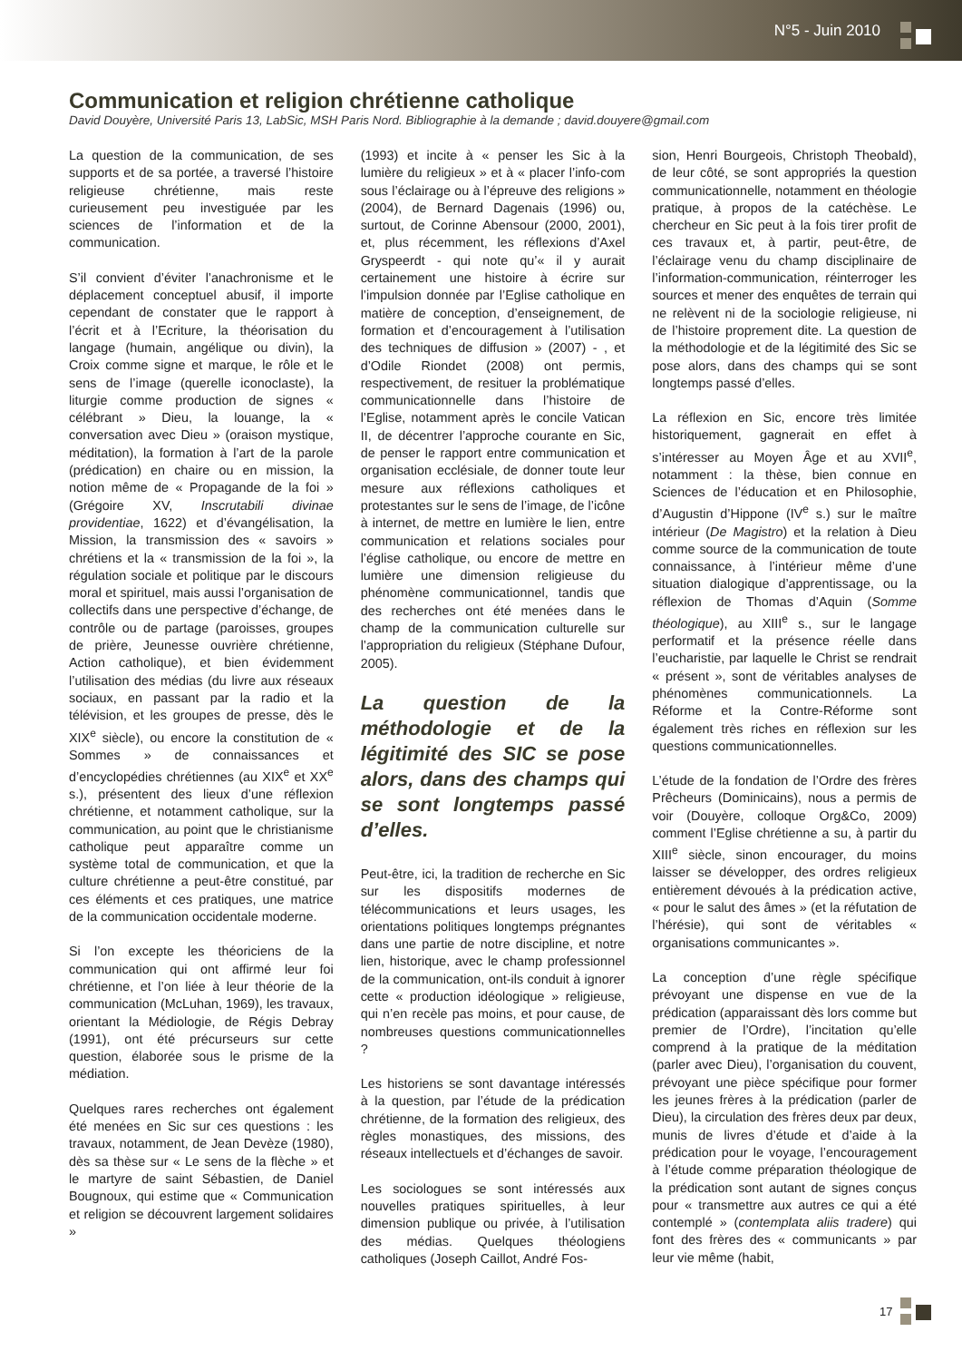N°5 - Juin 2010
Communication et religion chrétienne catholique
David Douyère, Université Paris 13, LabSic, MSH Paris Nord. Bibliographie à la demande ; david.douyere@gmail.com
La question de la communication, de ses supports et de sa portée, a traversé l’histoire religieuse chrétienne, mais reste curieusement peu investiguée par les sciences de l’information et de la communication.
S’il convient d’éviter l’anachronisme et le déplacement conceptuel abusif, il importe cependant de constater que le rapport à l’écrit et à l’Ecriture, la théorisation du langage (humain, angélique ou divin), la Croix comme signe et marque, le rôle et le sens de l’image (querelle iconoclaste), la liturgie comme production de signes « célébrant » Dieu, la louange, la « conversation avec Dieu » (oraison mystique, méditation), la formation à l’art de la parole (prédication) en chaire ou en mission, la notion même de « Propagande de la foi » (Grégoire XV, Inscrutabili divinae providentiae, 1622) et d’évangélisation, la Mission, la transmission des « savoirs » chrétiens et la « transmission de la foi », la régulation sociale et politique par le discours moral et spirituel, mais aussi l’organisation de collectifs dans une perspective d’échange, de contrôle ou de partage (paroisses, groupes de prière, Jeunesse ouvrière chrétienne, Action catholique), et bien évidemment l’utilisation des médias (du livre aux réseaux sociaux, en passant par la radio et la télévision, et les groupes de presse, dès le XIX<sup>e</sup> siècle), ou encore la constitution de « Sommes » de connaissances et d’encyclopédies chrétiennes (au XIX<sup>e</sup> et XX<sup>e</sup> s.), présentent des lieux d’une réflexion chrétienne, et notamment catholique, sur la communication, au point que le christianisme catholique peut apparaître comme un système total de communication, et que la culture chrétienne a peut-être constitué, par ces éléments et ces pratiques, une matrice de la communication occidentale moderne.
Si l’on excepte les théoriciens de la communication qui ont affirmé leur foi chrétienne, et l’on liée à leur théorie de la communication (McLuhan, 1969), les travaux, orientant la Médiologie, de Régis Debray (1991), ont été précurseurs sur cette question, élaborée sous le prisme de la médiation.
Quelques rares recherches ont également été menées en Sic sur ces questions : les travaux, notamment, de Jean Devèze (1980), dès sa thèse sur « Le sens de la flèche » et le martyre de saint Sébastien, de Daniel Bougnoux, qui estime que « Communication et religion se découvrent largement solidaires »
(1993) et incite à « penser les Sic à la lumière du religieux » et à « placer l’info-com sous l’éclairage ou à l’épreuve des religions » (2004), de Bernard Dagenais (1996) ou, surtout, de Corinne Abensour (2000, 2001), et, plus récemment, les réflexions d’Axel Gryspeerdt - qui note qu’« il y aurait certainement une histoire à écrire sur l’impulsion donnée par l’Eglise catholique en matière de conception, d’enseignement, de formation et d’encouragement à l’utilisation des techniques de diffusion » (2007) - , et d’Odile Riondet (2008) ont permis, respectivement, de resituer la problématique communicationnelle dans l’histoire de l’Eglise, notamment après le concile Vatican II, de décentrer l’approche courante en Sic, de penser le rapport entre communication et organisation ecclésiale, de donner toute leur mesure aux réflexions catholiques et protestantes sur le sens de l’image, de l’icône à internet, de mettre en lumière le lien, entre communication et relations sociales pour l’église catholique, ou encore de mettre en lumière une dimension religieuse du phénomène communicationnel, tandis que des recherches ont été menées dans le champ de la communication culturelle sur l’appropriation du religieux (Stéphane Dufour, 2005).
La question de la méthodologie et de la légitimité des SIC se pose alors, dans des champs qui se sont longtemps passé d’elles.
Peut-être, ici, la tradition de recherche en Sic sur les dispositifs modernes de télécommunications et leurs usages, les orientations politiques longtemps prégnantes dans une partie de notre discipline, et notre lien, historique, avec le champ professionnel de la communication, ont-ils conduit à ignorer cette « production idéologique » religieuse, qui n’en recèle pas moins, et pour cause, de nombreuses questions communicationnelles ?
Les historiens se sont davantage intéressés à la question, par l’étude de la prédication chrétienne, de la formation des religieux, des règles monastiques, des missions, des réseaux intellectuels et d’échanges de savoir.
Les sociologues se sont intéressés aux nouvelles pratiques spirituelles, à leur dimension publique ou privée, à l’utilisation des médias. Quelques théologiens catholiques (Joseph Caillot, André Fos-
sion, Henri Bourgeois, Christoph Theobald), de leur côté, se sont appropriés la question communicationnelle, notamment en théologie pratique, à propos de la catéchèse. Le chercheur en Sic peut à la fois tirer profit de ces travaux et, à partir, peut-être, de l’éclairage venu du champ disciplinaire de l’information-communication, réinterroger les sources et mener des enquêtes de terrain qui ne relèvent ni de la sociologie religieuse, ni de l’histoire proprement dite. La question de la méthodologie et de la légitimité des Sic se pose alors, dans des champs qui se sont longtemps passé d’elles.
La réflexion en Sic, encore très limitée historiquement, gagnerait en effet à s’intéresser au Moyen Âge et au XVII<sup>e</sup>, notamment : la thèse, bien connue en Sciences de l’éducation et en Philosophie, d’Augustin d’Hippone (IV<sup>e</sup> s.) sur le maître intérieur (De Magistro) et la relation à Dieu comme source de la communication de toute connaissance, à l’intérieur même d’une situation dialogique d’apprentissage, ou la réflexion de Thomas d’Aquin (Somme théologique), au XIII<sup>e</sup> s., sur le langage performatif et la présence réelle dans l’eucharistie, par laquelle le Christ se rendrait « présent », sont de véritables analyses de phénomènes communicationnels. La Réforme et la Contre-Réforme sont également très riches en réflexion sur les questions communicationnelles.
L’étude de la fondation de l’Ordre des frères Prêcheurs (Dominicains), nous a permis de voir (Douyère, colloque Org&Co, 2009) comment l’Eglise chrétienne a su, à partir du XIII<sup>e</sup> siècle, sinon encourager, du moins laisser se développer, des ordres religieux entièrement dévoués à la prédication active, « pour le salut des âmes » (et la réfutation de l’hérésie), qui sont de véritables « organisations communicantes ».
La conception d’une règle spécifique prévoyant une dispense en vue de la prédication (apparaissant dès lors comme but premier de l’Ordre), l’incitation qu’elle comprend à la pratique de la méditation (parler avec Dieu), l’organisation du couvent, prévoyant une pièce spécifique pour former les jeunes frères à la prédication (parler de Dieu), la circulation des frères deux par deux, munis de livres d’étude et d’aide à la prédication pour le voyage, l’encouragement à l’étude comme préparation théologique de la prédication sont autant de signes conçus pour « transmettre aux autres ce qui a été contemplé » (contemplata aliis tradere) qui font des frères des « communicants » par leur vie même (habit,
17